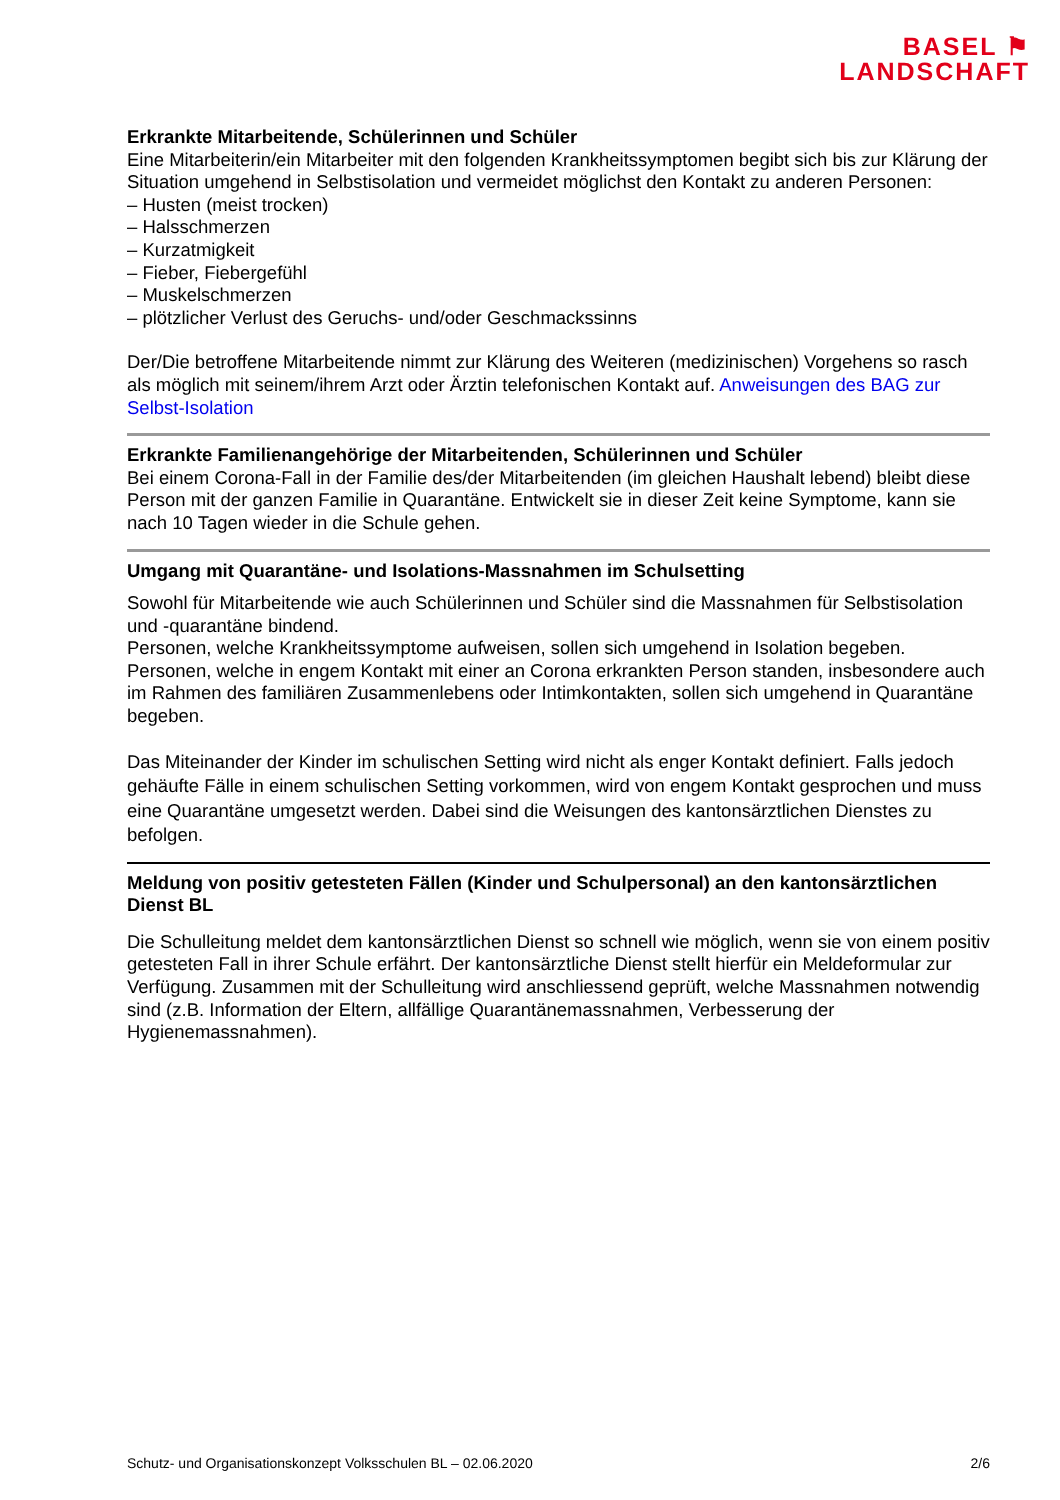BASEL ⚑
LANDSCHAFT
Erkrankte Mitarbeitende, Schülerinnen und Schüler
Eine Mitarbeiterin/ein Mitarbeiter mit den folgenden Krankheitssymptomen begibt sich bis zur Klärung der Situation umgehend in Selbstisolation und vermeidet möglichst den Kontakt zu anderen Personen:
– Husten (meist trocken)
– Halsschmerzen
– Kurzatmigkeit
– Fieber, Fiebergefühl
– Muskelschmerzen
– plötzlicher Verlust des Geruchs- und/oder Geschmackssinns
Der/Die betroffene Mitarbeitende nimmt zur Klärung des Weiteren (medizinischen) Vorgehens so rasch als möglich mit seinem/ihrem Arzt oder Ärztin telefonischen Kontakt auf. Anweisungen des BAG zur Selbst-Isolation
Erkrankte Familienangehörige der Mitarbeitenden, Schülerinnen und Schüler
Bei einem Corona-Fall in der Familie des/der Mitarbeitenden (im gleichen Haushalt lebend) bleibt diese Person mit der ganzen Familie in Quarantäne. Entwickelt sie in dieser Zeit keine Symptome, kann sie nach 10 Tagen wieder in die Schule gehen.
Umgang mit Quarantäne- und Isolations-Massnahmen im Schulsetting
Sowohl für Mitarbeitende wie auch Schülerinnen und Schüler sind die Massnahmen für Selbstisolation und -quarantäne bindend.
Personen, welche Krankheitssymptome aufweisen, sollen sich umgehend in Isolation begeben.
Personen, welche in engem Kontakt mit einer an Corona erkrankten Person standen, insbesondere auch im Rahmen des familiären Zusammenlebens oder Intimkontakten, sollen sich umgehend in Quarantäne begeben.
Das Miteinander der Kinder im schulischen Setting wird nicht als enger Kontakt definiert. Falls jedoch gehäufte Fälle in einem schulischen Setting vorkommen, wird von engem Kontakt gesprochen und muss eine Quarantäne umgesetzt werden. Dabei sind die Weisungen des kantonsärztlichen Dienstes zu befolgen.
Meldung von positiv getesteten Fällen (Kinder und Schulpersonal) an den kantonsärztlichen Dienst BL
Die Schulleitung meldet dem kantonsärztlichen Dienst so schnell wie möglich, wenn sie von einem positiv getesteten Fall in ihrer Schule erfährt. Der kantonsärztliche Dienst stellt hierfür ein Meldeformular zur Verfügung. Zusammen mit der Schulleitung wird anschliessend geprüft, welche Massnahmen notwendig sind (z.B. Information der Eltern, allfällige Quarantänemassnahmen, Verbesserung der Hygienemassnahmen).
Schutz- und Organisationskonzept Volksschulen BL – 02.06.2020 2/6